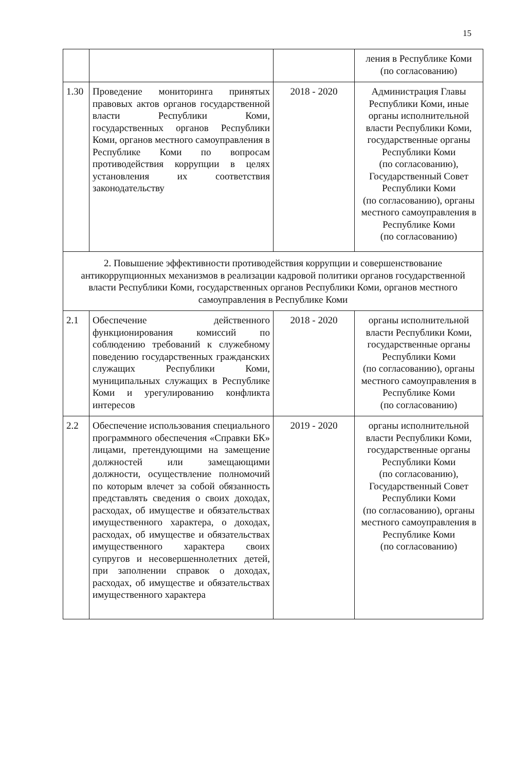15
| | | | ления в Республике Коми (по согласованию) |
| 1.30 | Проведение мониторинга принятых правовых актов органов государственной власти Республики Коми, государственных органов Республики Коми, органов местного самоуправления в Республике Коми по вопросам противодействия коррупции в целях установления их соответствия законодательству | 2018 - 2020 | Администрация Главы Республики Коми, иные органы исполнительной власти Республики Коми, государственные органы Республики Коми (по согласованию), Государственный Совет Республики Коми (по согласованию), органы местного самоуправления в Республике Коми (по согласованию) |
| 2. Повышение эффективности противодействия коррупции и совершенствование антикоррупционных механизмов в реализации кадровой политики органов государственной власти Республики Коми, государственных органов Республики Коми, органов местного самоуправления в Республике Коми | | | |
| 2.1 | Обеспечение действенного функционирования комиссий по соблюдению требований к служебному поведению государственных гражданских служащих Республики Коми, муниципальных служащих в Республике Коми и урегулированию конфликта интересов | 2018 - 2020 | органы исполнительной власти Республики Коми, государственные органы Республики Коми (по согласованию), органы местного самоуправления в Республике Коми (по согласованию) |
| 2.2 | Обеспечение использования специального программного обеспечения «Справки БК» лицами, претендующими на замещение должностей или замещающими должности, осуществление полномочий по которым влечет за собой обязанность представлять сведения о своих доходах, расходах, об имуществе и обязательствах имущественного характера, о доходах, расходах, об имуществе и обязательствах имущественного характера своих супругов и несовершеннолетних детей, при заполнении справок о доходах, расходах, об имуществе и обязательствах имущественного характера | 2019 - 2020 | органы исполнительной власти Республики Коми, государственные органы Республики Коми (по согласованию), Государственный Совет Республики Коми (по согласованию), органы местного самоуправления в Республике Коми (по согласованию) |